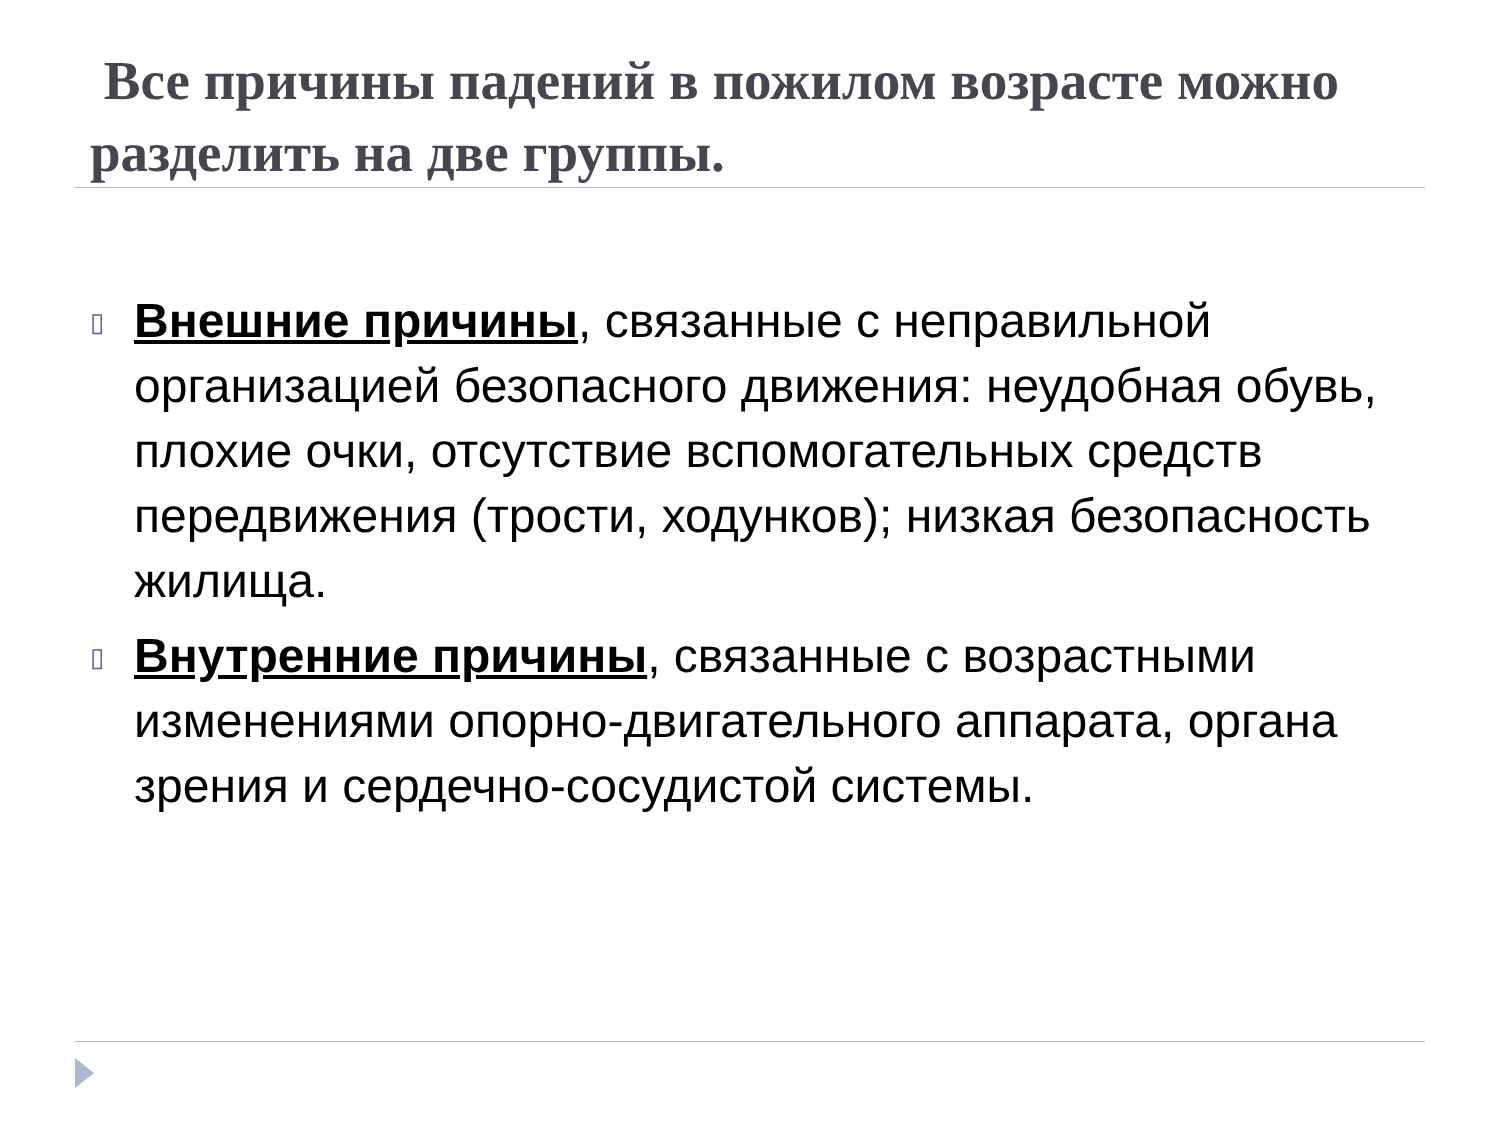Все причины падений в пожилом возрасте можно разделить на две группы.
▯ Внешние причины, связанные с неправильной организацией безопасного движения: неудобная обувь, плохие очки, отсутствие вспомогательных средств передвижения (трости, ходунков); низкая безопасность жилища.
▯ Внутренние причины, связанные с возрастными изменениями опорно-двигательного аппарата, органа зрения и сердечно-сосудистой системы.